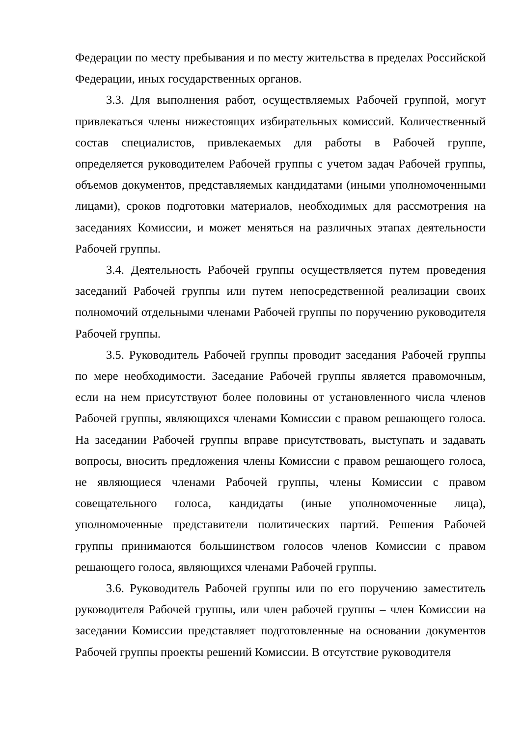Федерации по месту пребывания и по месту жительства в пределах Российской Федерации, иных государственных органов.
3.3. Для выполнения работ, осуществляемых Рабочей группой, могут привлекаться члены нижестоящих избирательных комиссий. Количественный состав специалистов, привлекаемых для работы в Рабочей группе, определяется руководителем Рабочей группы с учетом задач Рабочей группы, объемов документов, представляемых кандидатами (иными уполномоченными лицами), сроков подготовки материалов, необходимых для рассмотрения на заседаниях Комиссии, и может меняться на различных этапах деятельности Рабочей группы.
3.4. Деятельность Рабочей группы осуществляется путем проведения заседаний Рабочей группы или путем непосредственной реализации своих полномочий отдельными членами Рабочей группы по поручению руководителя Рабочей группы.
3.5. Руководитель Рабочей группы проводит заседания Рабочей группы по мере необходимости. Заседание Рабочей группы является правомочным, если на нем присутствуют более половины от установленного числа членов Рабочей группы, являющихся членами Комиссии с правом решающего голоса. На заседании Рабочей группы вправе присутствовать, выступать и задавать вопросы, вносить предложения члены Комиссии с правом решающего голоса, не являющиеся членами Рабочей группы, члены Комиссии с правом совещательного голоса, кандидаты (иные уполномоченные лица), уполномоченные представители политических партий. Решения Рабочей группы принимаются большинством голосов членов Комиссии с правом решающего голоса, являющихся членами Рабочей группы.
3.6. Руководитель Рабочей группы или по его поручению заместитель руководителя Рабочей группы, или член рабочей группы – член Комиссии на заседании Комиссии представляет подготовленные на основании документов Рабочей группы проекты решений Комиссии. В отсутствие руководителя